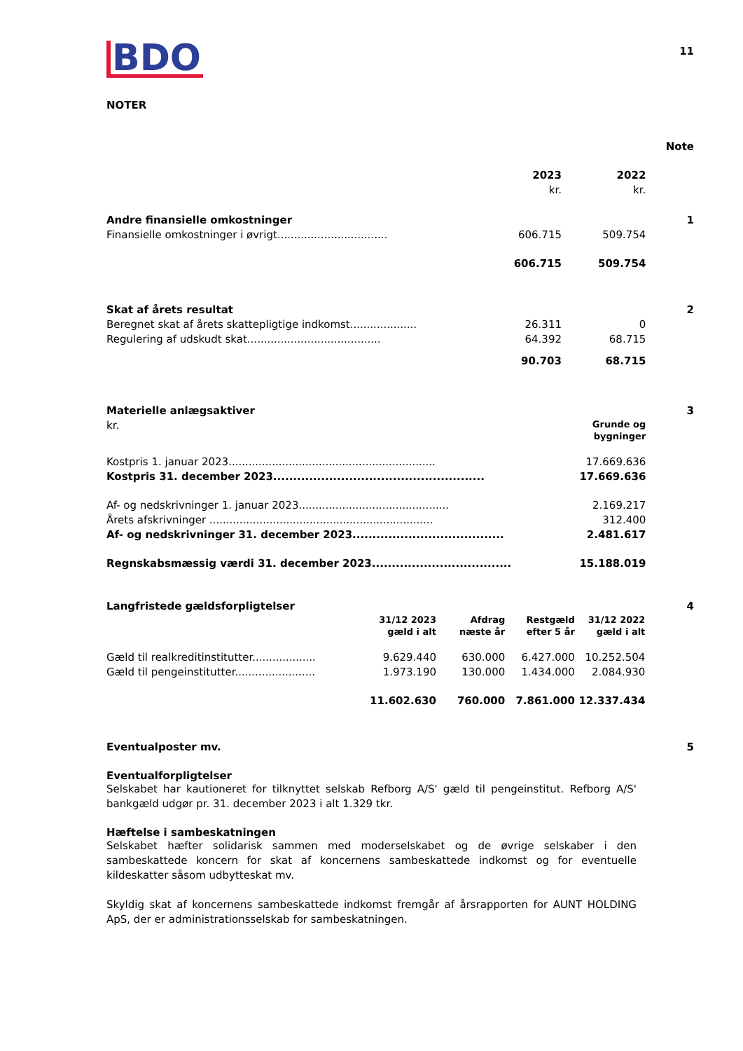BDO
11
NOTER
| | | | Note |
| | 2023 kr. | 2022 kr. | |
| Andre finansielle omkostninger | | | 1 |
| Finansielle omkostninger i øvrigt................................. | 606.715 | 509.754 | |
| | 606.715 | 509.754 | |
| Skat af årets resultat | | | 2 |
| Beregnet skat af årets skattepligtige indkomst.................... | 26.311 | 0 | |
| Regulering af udskudt skat........................................ | 64.392 | 68.715 | |
| | 90.703 | 68.715 | |
| Materielle anlægsaktiver | | | 3 |
| kr. | | Grunde og bygninger | |
| Kostpris 1. januar 2023.............................................................. | | 17.669.636 | |
| Kostpris 31. december 2023..................................................... | | 17.669.636 | |
| Af- og nedskrivninger 1. januar 2023............................................. | | 2.169.217 | |
| Årets afskrivninger ................................................................... | | 312.400 | |
| Af- og nedskrivninger 31. december 2023...................................... | | 2.481.617 | |
| Regnskabsmæssig værdi 31. december 2023................................... | | 15.188.019 | |
| Langfristede gældsforpligtelser | | | | | 4 |
| | 31/12 2023 gæld i alt | Afdrag næste år | Restgæld efter 5 år | 31/12 2022 gæld i alt | |
| Gæld til realkreditinstitutter................... | 9.629.440 | 630.000 | 6.427.000 | 10.252.504 | |
| Gæld til pengeinstitutter........................ | 1.973.190 | 130.000 | 1.434.000 | 2.084.930 | |
| | 11.602.630 | 760.000 | 7.861.000 | 12.337.434 | |
| Eventualposter mv. | 5 |
Eventualforpligtelser
Selskabet har kautioneret for tilknyttet selskab Refborg A/S' gæld til pengeinstitut. Refborg A/S' bankgæld udgør pr. 31. december 2023 i alt 1.329 tkr.
Hæftelse i sambeskatningen
Selskabet hæfter solidarisk sammen med moderselskabet og de øvrige selskaber i den sambeskattede koncern for skat af koncernens sambeskattede indkomst og for eventuelle kildeskatter såsom udbytteskat mv.
Skyldig skat af koncernens sambeskattede indkomst fremgår af årsrapporten for AUNT HOLDING ApS, der er administrationsselskab for sambeskatningen.